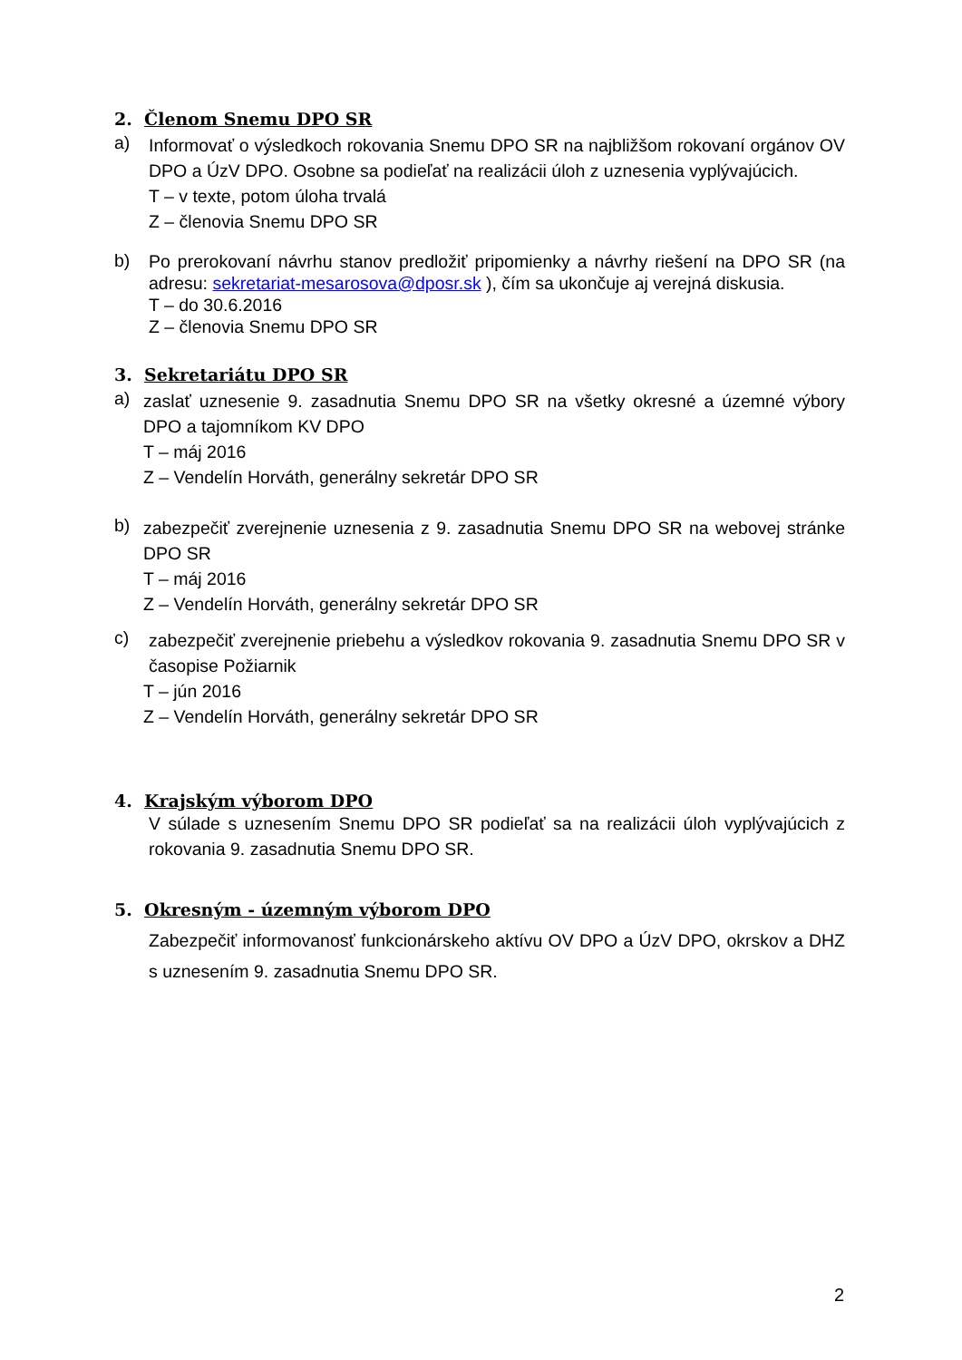2. Členom Snemu DPO SR
a)
Informovať o výsledkoch rokovania Snemu DPO SR na najbližšom rokovaní orgánov OV DPO a ÚzV DPO. Osobne sa podieľať na realizácii úloh z uznesenia vyplývajúcich.
T – v texte, potom úloha trvalá
Z – členovia Snemu DPO SR
b)
Po prerokovaní návrhu stanov predložiť pripomienky a návrhy riešení na DPO SR (na adresu: sekretariat-mesarosova@dposr.sk ), čím sa ukončuje aj verejná diskusia.
T – do 30.6.2016
Z – členovia Snemu DPO SR
3. Sekretariátu DPO SR
a)
zaslať uznesenie 9. zasadnutia Snemu DPO SR na všetky okresné a územné výbory DPO a tajomníkom KV DPO
T – máj 2016
Z – Vendelín Horváth, generálny sekretár DPO SR
b)
zabezpečiť zverejnenie uznesenia z 9. zasadnutia Snemu DPO SR na webovej stránke DPO SR
T – máj 2016
Z – Vendelín Horváth, generálny sekretár DPO SR
c)
zabezpečiť zverejnenie priebehu a výsledkov rokovania 9. zasadnutia Snemu DPO SR v časopise Požiarnik
T – jún 2016
Z – Vendelín Horváth, generálny sekretár DPO SR
4. Krajským výborom DPO
V súlade s uznesením Snemu DPO SR podieľať sa na realizácii úloh vyplývajúcich z rokovania 9. zasadnutia Snemu DPO SR.
5. Okresným - územným výborom DPO
Zabezpečiť informovanosť funkcionárskeho aktívu OV DPO a ÚzV DPO, okrskov a DHZ s uznesením 9. zasadnutia Snemu DPO SR.
2